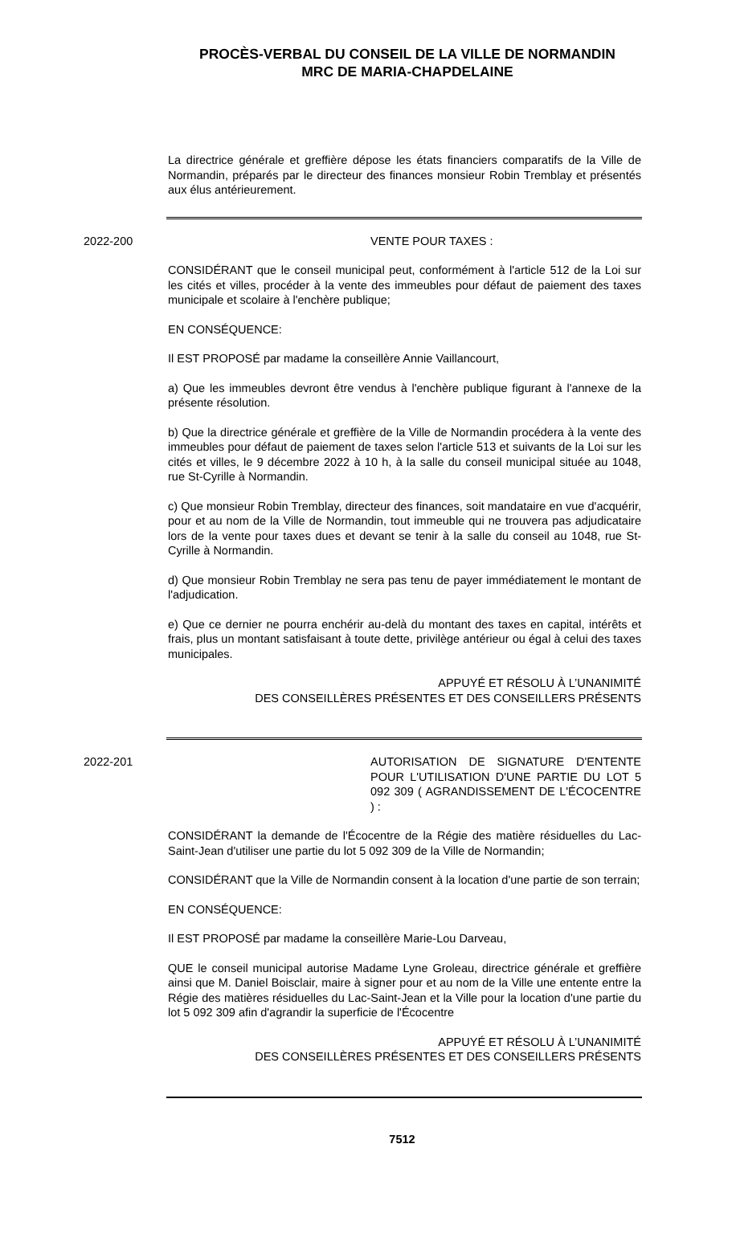PROCÈS-VERBAL DU CONSEIL DE LA VILLE DE NORMANDIN
MRC DE MARIA-CHAPDELAINE
La directrice générale et greffière dépose les états financiers comparatifs de la Ville de Normandin, préparés par le directeur des finances monsieur Robin Tremblay et présentés aux élus antérieurement.
2022-200 VENTE POUR TAXES :
CONSIDÉRANT que le conseil municipal peut, conformément à l'article 512 de la Loi sur les cités et villes, procéder à la vente des immeubles pour défaut de paiement des taxes municipale et scolaire à l'enchère publique;
EN CONSÉQUENCE:
Il EST PROPOSÉ par madame la conseillère Annie Vaillancourt,
a) Que les immeubles devront être vendus à l'enchère publique figurant à l'annexe de la présente résolution.
b) Que la directrice générale et greffière de la Ville de Normandin procédera à la vente des immeubles pour défaut de paiement de taxes selon l'article 513 et suivants de la Loi sur les cités et villes, le 9 décembre 2022 à 10 h, à la salle du conseil municipal située au 1048, rue St-Cyrille à Normandin.
c) Que monsieur Robin Tremblay, directeur des finances, soit mandataire en vue d'acquérir, pour et au nom de la Ville de Normandin, tout immeuble qui ne trouvera pas adjudicataire lors de la vente pour taxes dues et devant se tenir à la salle du conseil au 1048, rue St-Cyrille à Normandin.
d) Que monsieur Robin Tremblay ne sera pas tenu de payer immédiatement le montant de l'adjudication.
e) Que ce dernier ne pourra enchérir au-delà du montant des taxes en capital, intérêts et frais, plus un montant satisfaisant à toute dette, privilège antérieur ou égal à celui des taxes municipales.
APPUYÉ ET RÉSOLU À L’UNANIMITÉ
DES CONSEILLÈRES PRÉSENTES ET DES CONSEILLERS PRÉSENTS
2022-201 AUTORISATION DE SIGNATURE D'ENTENTE POUR L'UTILISATION D'UNE PARTIE DU LOT 5 092 309 ( AGRANDISSEMENT DE L'ÉCOCENTRE ) :
CONSIDÉRANT la demande de l'Écocentre de la Régie des matière résiduelles du Lac-Saint-Jean d'utiliser une partie du lot 5 092 309 de la Ville de Normandin;
CONSIDÉRANT que la Ville de Normandin consent à la location d'une partie de son terrain;
EN CONSÉQUENCE:
Il EST PROPOSÉ par madame la conseillère Marie-Lou Darveau,
QUE le conseil municipal autorise Madame Lyne Groleau, directrice générale et greffière ainsi que M. Daniel Boisclair, maire à signer pour et au nom de la Ville une entente entre la Régie des matières résiduelles du Lac-Saint-Jean et la Ville pour la location d'une partie du lot 5 092 309 afin d'agrandir la superficie de l'Écocentre
APPUYÉ ET RÉSOLU À L’UNANIMITÉ
DES CONSEILLÈRES PRÉSENTES ET DES CONSEILLERS PRÉSENTS
7512